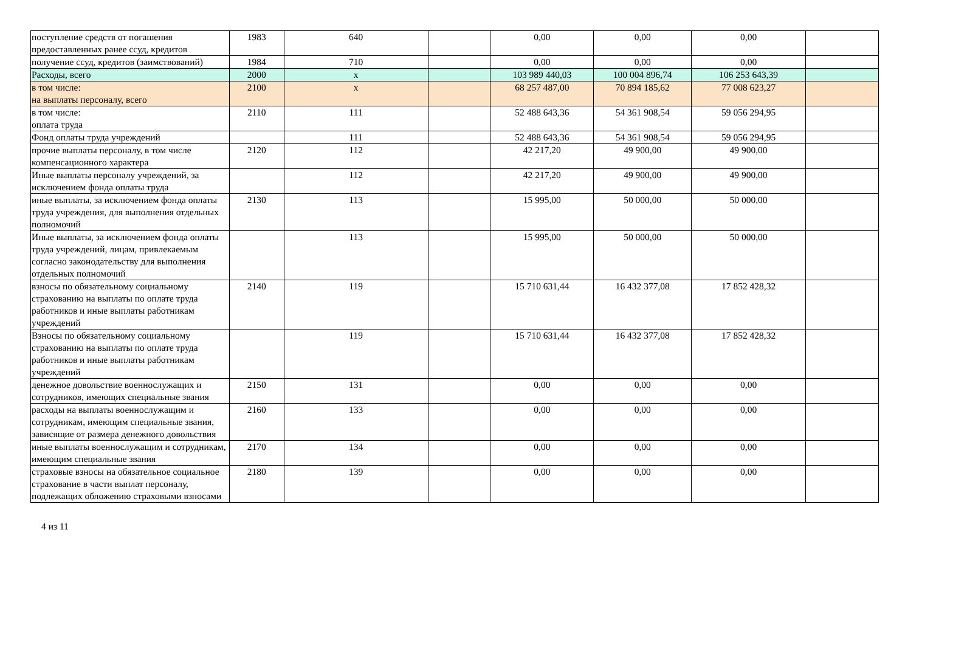| поступление средств от погашения предоставленных ранее ссуд, кредитов | 1983 | 640 | | 0,00 | 0,00 | 0,00 | |
| получение ссуд, кредитов (заимствований) | 1984 | 710 | | 0,00 | 0,00 | 0,00 | |
| Расходы, всего | 2000 | x | | 103 989 440,03 | 100 004 896,74 | 106 253 643,39 | |
| в том числе: на выплаты персоналу, всего | 2100 | x | | 68 257 487,00 | 70 894 185,62 | 77 008 623,27 | |
| в том числе: оплата труда | 2110 | 111 | | 52 488 643,36 | 54 361 908,54 | 59 056 294,95 | |
| Фонд оплаты труда учреждений | | 111 | | 52 488 643,36 | 54 361 908,54 | 59 056 294,95 | |
| прочие выплаты персоналу, в том числе компенсационного характера | 2120 | 112 | | 42 217,20 | 49 900,00 | 49 900,00 | |
| Иные выплаты персоналу учреждений, за исключением фонда оплаты труда | | 112 | | 42 217,20 | 49 900,00 | 49 900,00 | |
| иные выплаты, за исключением фонда оплаты труда учреждения, для выполнения отдельных полномочий | 2130 | 113 | | 15 995,00 | 50 000,00 | 50 000,00 | |
| Иные выплаты, за исключением фонда оплаты труда учреждений, лицам, привлекаемым согласно законодательству для выполнения отдельных полномочий | | 113 | | 15 995,00 | 50 000,00 | 50 000,00 | |
| взносы по обязательному социальному страхованию на выплаты по оплате труда работников и иные выплаты работникам учреждений | 2140 | 119 | | 15 710 631,44 | 16 432 377,08 | 17 852 428,32 | |
| Взносы по обязательному социальному страхованию на выплаты по оплате труда работников и иные выплаты работникам учреждений | | 119 | | 15 710 631,44 | 16 432 377,08 | 17 852 428,32 | |
| денежное довольствие военнослужащих и сотрудников, имеющих специальные звания | 2150 | 131 | | 0,00 | 0,00 | 0,00 | |
| расходы на выплаты военнослужащим и сотрудникам, имеющим специальные звания, зависящие от размера денежного довольствия | 2160 | 133 | | 0,00 | 0,00 | 0,00 | |
| иные выплаты военнослужащим и сотрудникам, имеющим специальные звания | 2170 | 134 | | 0,00 | 0,00 | 0,00 | |
| страховые взносы на обязательное социальное страхование в части выплат персоналу, подлежащих обложению страховыми взносами | 2180 | 139 | | 0,00 | 0,00 | 0,00 | |
4 из 11